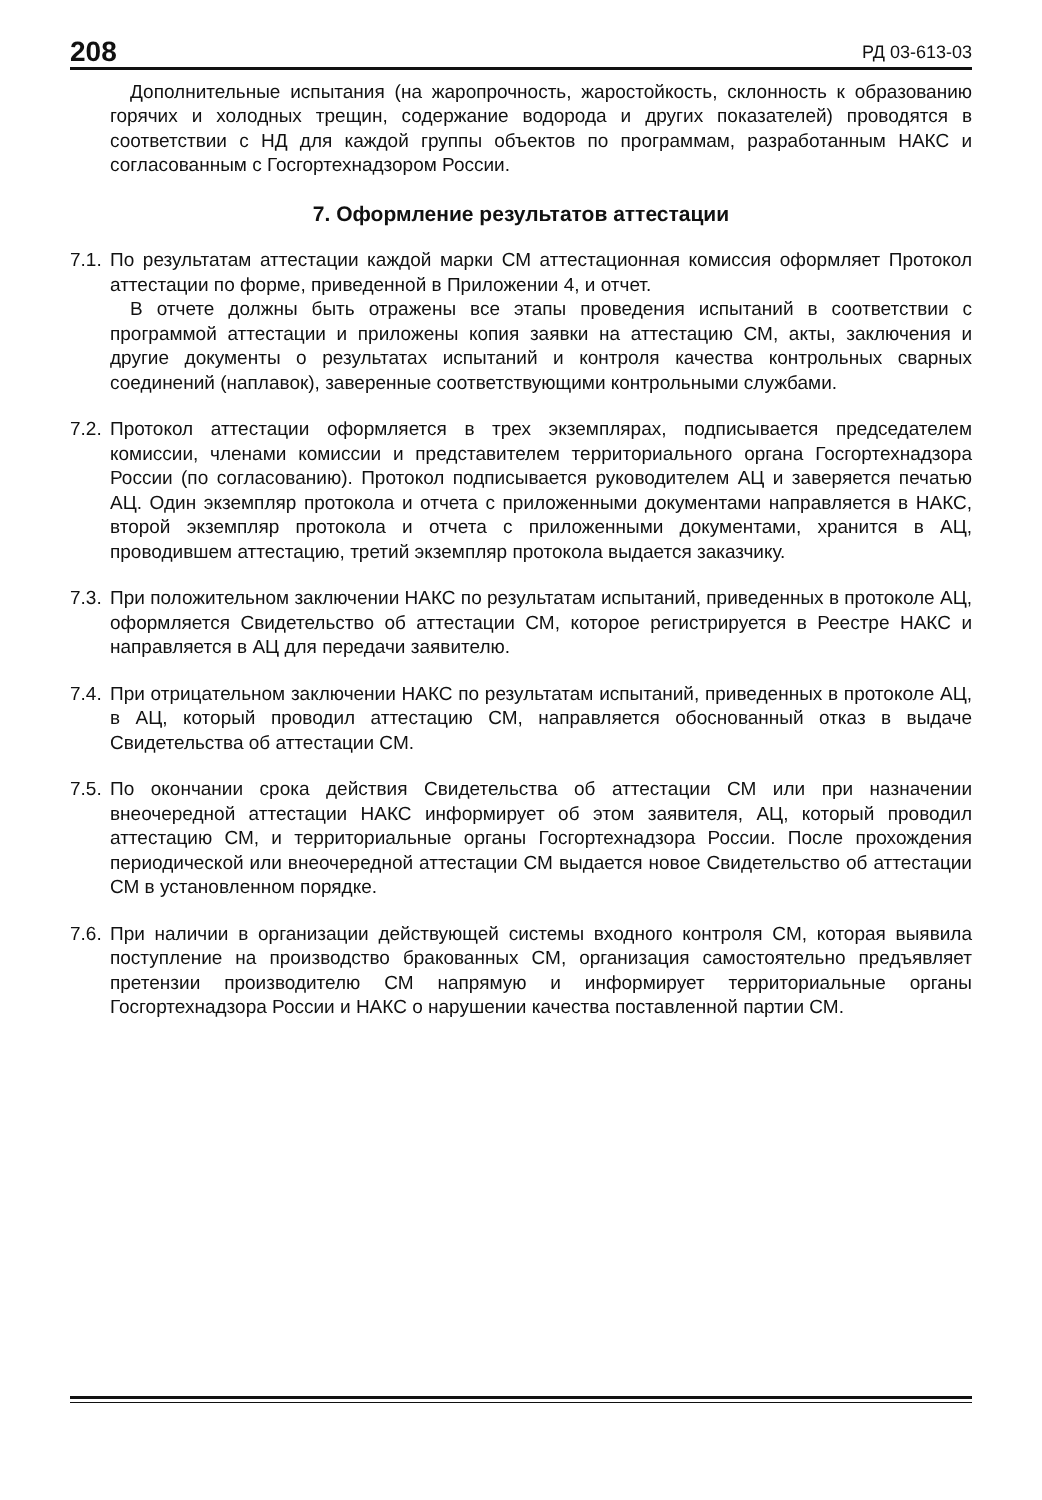208 РД 03-613-03
Дополнительные испытания (на жаропрочность, жаростойкость, склонность к образованию горячих и холодных трещин, содержание водорода и других показателей) проводятся в соответствии с НД для каждой группы объектов по программам, разработанным НАКС и согласованным с Госгортехнадзором России.
7. Оформление результатов аттестации
7.1.
По результатам аттестации каждой марки СМ аттестационная комиссия оформляет Протокол аттестации по форме, приведенной в Приложении 4, и отчет.
В отчете должны быть отражены все этапы проведения испытаний в соответствии с программой аттестации и приложены копия заявки на аттестацию СМ, акты, заключения и другие документы о результатах испытаний и контроля качества контрольных сварных соединений (наплавок), заверенные соответствующими контрольными службами.
7.2.
Протокол аттестации оформляется в трех экземплярах, подписывается председателем комиссии, членами комиссии и представителем территориального органа Госгортехнадзора России (по согласованию). Протокол подписывается руководителем АЦ и заверяется печатью АЦ. Один экземпляр протокола и отчета с приложенными документами направляется в НАКС, второй экземпляр протокола и отчета с приложенными документами, хранится в АЦ, проводившем аттестацию, третий экземпляр протокола выдается заказчику.
7.3.
При положительном заключении НАКС по результатам испытаний, приведенных в протоколе АЦ, оформляется Свидетельство об аттестации СМ, которое регистрируется в Реестре НАКС и направляется в АЦ для передачи заявителю.
7.4.
При отрицательном заключении НАКС по результатам испытаний, приведенных в протоколе АЦ, в АЦ, который проводил аттестацию СМ, направляется обоснованный отказ в выдаче Свидетельства об аттестации СМ.
7.5.
По окончании срока действия Свидетельства об аттестации СМ или при назначении внеочередной аттестации НАКС информирует об этом заявителя, АЦ, который проводил аттестацию СМ, и территориальные органы Госгортехнадзора России. После прохождения периодической или внеочередной аттестации СМ выдается новое Свидетельство об аттестации СМ в установленном порядке.
7.6.
При наличии в организации действующей системы входного контроля СМ, которая выявила поступление на производство бракованных СМ, организация самостоятельно предъявляет претензии производителю СМ напрямую и информирует территориальные органы Госгортехнадзора России и НАКС о нарушении качества поставленной партии СМ.